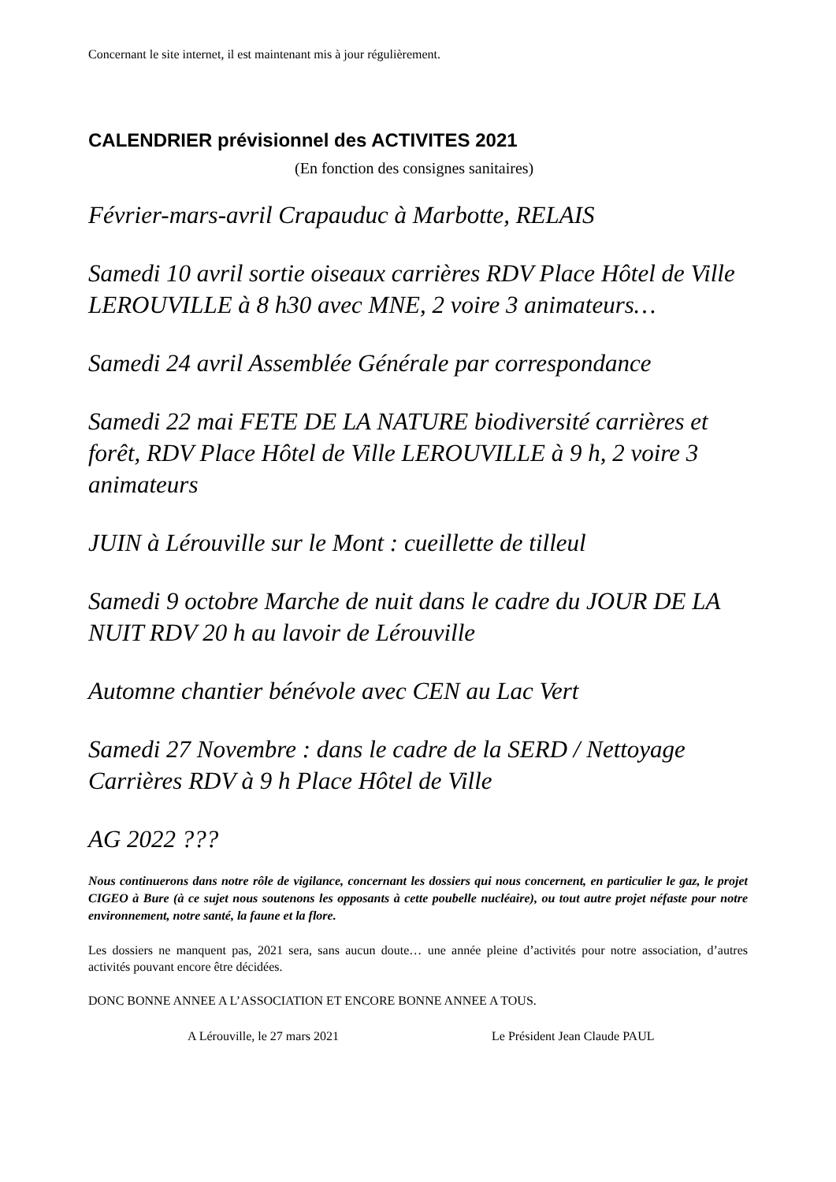Concernant le site internet, il est maintenant mis à jour régulièrement.
CALENDRIER prévisionnel des ACTIVITES 2021
(En fonction des consignes sanitaires)
Février-mars-avril Crapauduc à Marbotte, RELAIS
Samedi 10 avril sortie oiseaux carrières RDV Place Hôtel de Ville LEROUVILLE à 8 h30 avec MNE, 2 voire 3 animateurs…
Samedi 24 avril Assemblée Générale par correspondance
Samedi 22 mai FETE DE LA NATURE biodiversité carrières et forêt, RDV Place Hôtel de Ville LEROUVILLE à 9 h, 2 voire 3 animateurs
JUIN à Lérouville sur le Mont : cueillette de tilleul
Samedi 9 octobre Marche de nuit dans le cadre du JOUR DE LA NUIT RDV 20 h au lavoir de Lérouville
Automne chantier bénévole avec CEN au Lac Vert
Samedi 27 Novembre : dans le cadre de la SERD / Nettoyage Carrières RDV à 9 h Place Hôtel de Ville
AG 2022 ???
Nous continuerons dans notre rôle de vigilance, concernant les dossiers qui nous concernent, en particulier le gaz, le projet CIGEO à Bure (à ce sujet nous soutenons les opposants à cette poubelle nucléaire), ou tout autre projet néfaste pour notre environnement, notre santé, la faune et la flore.
Les dossiers ne manquent pas, 2021 sera, sans aucun doute… une année pleine d’activités pour notre association, d’autres activités pouvant encore être décidées.
DONC BONNE ANNEE A L’ASSOCIATION ET ENCORE BONNE ANNEE A TOUS.
A Lérouville, le 27 mars 2021 Le Président Jean Claude PAUL